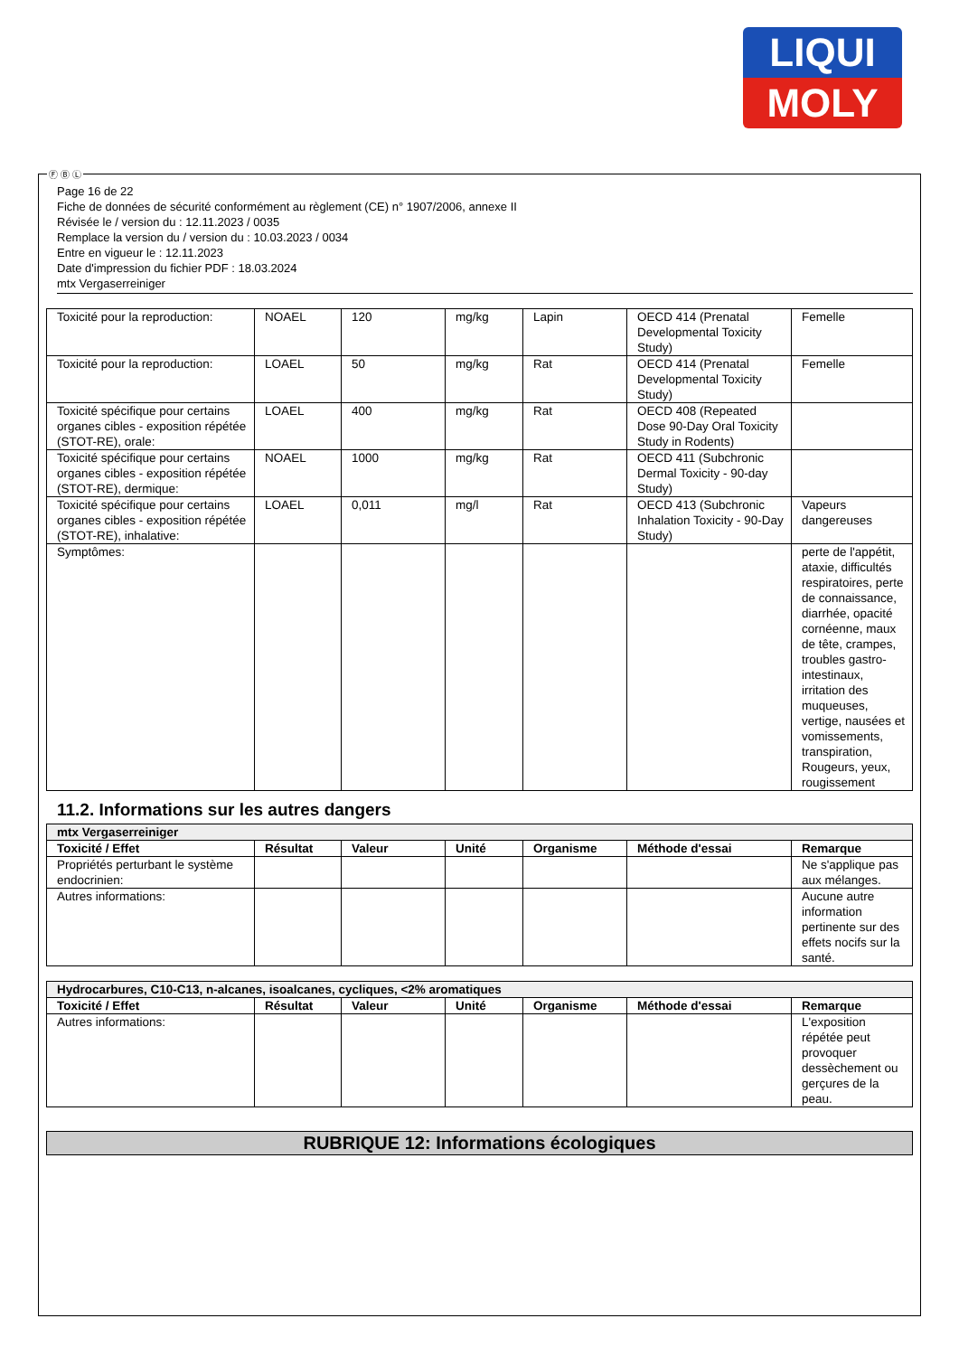LIQUI
MOLY
Page 16 de 22
Fiche de données de sécurité conformément au règlement (CE) n° 1907/2006, annexe II
Révisée le / version du : 12.11.2023 / 0035
Remplace la version du / version du : 10.03.2023 / 0034
Entre en vigueur le : 12.11.2023
Date d'impression du fichier PDF : 18.03.2024
mtx Vergaserreiniger
| Toxicité pour la reproduction: | NOAEL | 120 | mg/kg | Lapin | OECD 414 (Prenatal Developmental Toxicity Study) | Femelle |
| Toxicité pour la reproduction: | LOAEL | 50 | mg/kg | Rat | OECD 414 (Prenatal Developmental Toxicity Study) | Femelle |
| Toxicité spécifique pour certains organes cibles - exposition répétée (STOT-RE), orale: | LOAEL | 400 | mg/kg | Rat | OECD 408 (Repeated Dose 90-Day Oral Toxicity Study in Rodents) | |
| Toxicité spécifique pour certains organes cibles - exposition répétée (STOT-RE), dermique: | NOAEL | 1000 | mg/kg | Rat | OECD 411 (Subchronic Dermal Toxicity - 90-day Study) | |
| Toxicité spécifique pour certains organes cibles - exposition répétée (STOT-RE), inhalative: | LOAEL | 0,011 | mg/l | Rat | OECD 413 (Subchronic Inhalation Toxicity - 90-Day Study) | Vapeurs dangereuses |
| Symptômes: | | | | | | perte de l'appétit, ataxie, difficultés respiratoires, perte de connaissance, diarrhée, opacité cornéenne, maux de tête, crampes, troubles gastro-intestinaux, irritation des muqueuses, vertige, nausées et vomissements, transpiration, Rougeurs, yeux, rougissement |
11.2. Informations sur les autres dangers
| mtx Vergaserreiniger | | | | | | |
| Toxicité / Effet | Résultat | Valeur | Unité | Organisme | Méthode d'essai | Remarque |
| Propriétés perturbant le système endocrinien: | | | | | | Ne s'applique pas aux mélanges. |
| Autres informations: | | | | | | Aucune autre information pertinente sur des effets nocifs sur la santé. |
| Hydrocarbures, C10-C13, n-alcanes, isoalcanes, cycliques, <2% aromatiques | | | | | | |
| Toxicité / Effet | Résultat | Valeur | Unité | Organisme | Méthode d'essai | Remarque |
| Autres informations: | | | | | | L'exposition répétée peut provoquer dessèchement ou gerçures de la peau. |
RUBRIQUE 12: Informations écologiques
Ⓕ Ⓑ Ⓛ